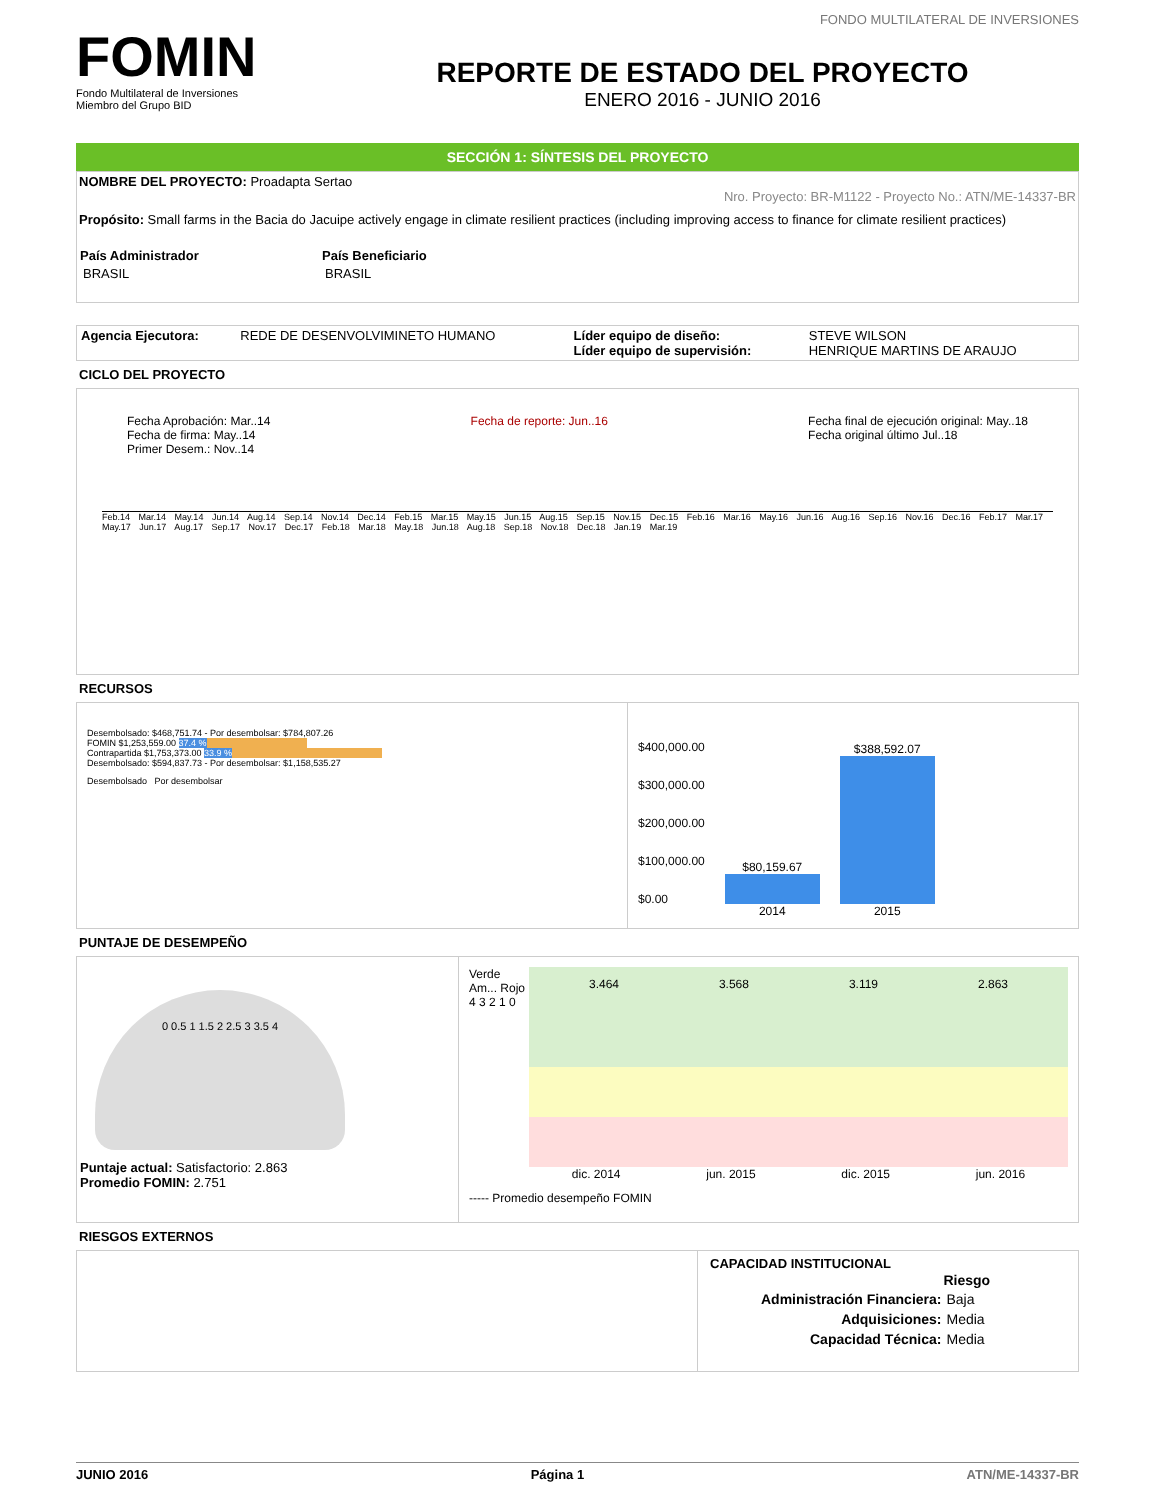FONDO MULTILATERAL DE INVERSIONES
FOMIN
Fondo Multilateral de Inversiones
Miembro del Grupo BID
REPORTE DE ESTADO DEL PROYECTO
ENERO 2016 - JUNIO 2016
SECCIÓN 1: SÍNTESIS DEL PROYECTO
NOMBRE DEL PROYECTO: Proadapta Sertao
Nro. Proyecto: BR-M1122 - Proyecto No.: ATN/ME-14337-BR
Propósito: Small farms in the Bacia do Jacuipe actively engage in climate resilient practices (including improving access to finance for climate resilient practices)
| País Administrador | País Beneficiario |
| --- | --- |
| BRASIL | BRASIL |
| Agencia Ejecutora: | REDE DE DESENVOLVIMINETO HUMANO | Líder equipo de diseño: Líder equipo de supervisión: | STEVE WILSON HENRIQUE MARTINS DE ARAUJO |
CICLO DEL PROYECTO
Fecha Aprobación: Mar..14
Fecha de firma: May..14
Primer Desem.: Nov..14
Fecha de reporte: Jun..16 Fecha final de ejecución original: May..18
Fecha original último Jul..18
Feb.14 Mar.14 May.14 Jun.14 Aug.14 Sep.14 Nov.14 Dec.14 Feb.15 Mar.15 May.15 Jun.15 Aug.15 Sep.15 Nov.15 Dec.15 Feb.16 Mar.16 May.16 Jun.16 Aug.16 Sep.16 Nov.16 Dec.16 Feb.17 Mar.17 May.17 Jun.17 Aug.17 Sep.17 Nov.17 Dec.17 Feb.18 Mar.18 May.18 Jun.18 Aug.18 Sep.18 Nov.18 Dec.18 Jan.19 Mar.19
RECURSOS
Desembolsado: $468,751.74 - Por desembolsar: $784,807.26
FOMIN $1,253,559.00 37.4 %
Contrapartida $1,753,373.00 33.9 %
Desembolsado: $594,837.73 - Por desembolsar: $1,158,535.27
Desembolsado Por desembolsar
$400,000.00
$300,000.00
$200,000.00
$100,000.00
$0.00
$80,159.67
2014
$388,592.07
2015
PUNTAJE DE DESEMPEÑO
0 0.5 1 1.5 2 2.5 3 3.5 4
Puntaje actual: Satisfactorio: 2.863
Promedio FOMIN: 2.751
Verde Am... Rojo
4 3 2 1 0
3.464 3.568 3.119 2.863
dic. 2014 jun. 2015 dic. 2015 jun. 2016
----- Promedio desempeño FOMIN
RIESGOS EXTERNOS
CAPACIDAD INSTITUCIONAL
| | Riesgo |
| Administración Financiera: | Baja |
| Adquisiciones: | Media |
| Capacidad Técnica: | Media |
JUNIO 2016 Página 1 ATN/ME-14337-BR